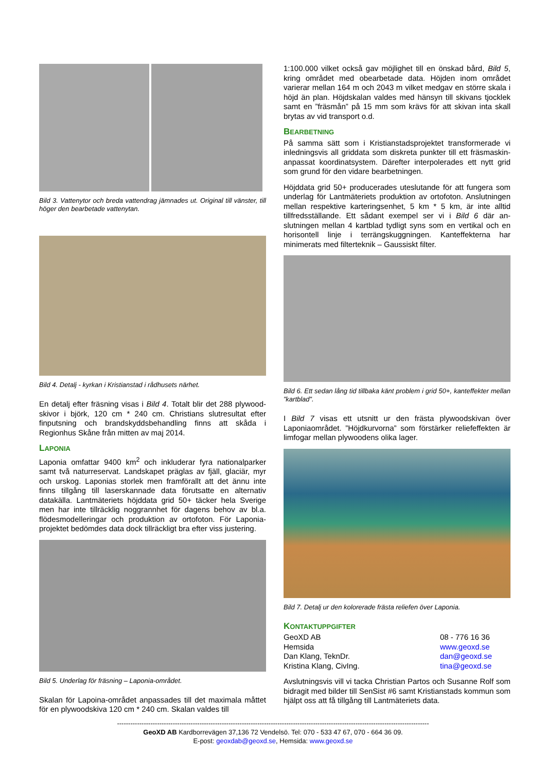Bild 3. Vattenytor och breda vattendrag jämnades ut. Original till vänster, till höger den bearbetade vattenytan.
Bild 4. Detalj - kyrkan i Kristianstad i rådhusets närhet.
En detalj efter fräsning visas i Bild 4. Totalt blir det 288 plywood-skivor i björk, 120 cm * 240 cm. Christians slutresultat efter finputsning och brandskyddsbehandling finns att skåda i Regionhus Skåne från mitten av maj 2014.
LAPONIA
Laponia omfattar 9400 km<sup>2</sup> och inkluderar fyra nationalparker samt två naturreservat. Landskapet präglas av fjäll, glaciär, myr och urskog. Laponias storlek men framförallt att det ännu inte finns tillgång till laserskannade data förutsatte en alternativ datakälla. Lantmäteriets höjddata grid 50+ täcker hela Sverige men har inte tillräcklig noggrannhet för dagens behov av bl.a. flödesmodelleringar och produktion av ortofoton. För Laponia-projektet bedömdes data dock tillräckligt bra efter viss justering.
Bild 5. Underlag för fräsning – Laponia-området.
Skalan för Lapoina-området anpassades till det maximala måttet för en plywoodskiva 120 cm * 240 cm. Skalan valdes till
1:100.000 vilket också gav möjlighet till en önskad bård, Bild 5, kring området med obearbetade data. Höjden inom området varierar mellan 164 m och 2043 m vilket medgav en större skala i höjd än plan. Höjdskalan valdes med hänsyn till skivans tjocklek samt en ”fräsmån” på 15 mm som krävs för att skivan inta skall brytas av vid transport o.d.
BEARBETNING
På samma sätt som i Kristianstadsprojektet transformerade vi inledningsvis all griddata som diskreta punkter till ett fräsmaskin-anpassat koordinatsystem. Därefter interpolerades ett nytt grid som grund för den vidare bearbetningen.
Höjddata grid 50+ producerades uteslutande för att fungera som underlag för Lantmäteriets produktion av ortofoton. Anslutningen mellan respektive karteringsenhet, 5 km * 5 km, är inte alltid tillfredsställande. Ett sådant exempel ser vi i Bild 6 där an-slutningen mellan 4 kartblad tydligt syns som en vertikal och en horisontell linje i terrängskuggningen. Kanteffekterna har minimerats med filterteknik – Gaussiskt filter.
Bild 6. Ett sedan lång tid tillbaka känt problem i grid 50+, kanteffekter mellan ”kartblad”.
I Bild 7 visas ett utsnitt ur den frästa plywoodskivan över Laponiaområdet. ”Höjdkurvorna” som förstärker reliefeffekten är limfogar mellan plywoodens olika lager.
Bild 7. Detalj ur den kolorerade frästa reliefen över Laponia.
KONTAKTUPPGIFTER
GeoXD AB 08 - 776 16 36 Hemsida www.geoxd.se Dan Klang, TeknDr. dan@geoxd.se Kristina Klang, CivIng. tina@geoxd.se
Avslutningsvis vill vi tacka Christian Partos och Susanne Rolf som bidragit med bilder till SenSist #6 samt Kristianstads kommun som hjälpt oss att få tillgång till Lantmäteriets data.
--------------------------------------------------------------------------------------------------------------------------------------------
GeoXD AB Kardborrevägen 37,136 72 Vendelsö. Tel: 070 - 533 47 67, 070 - 664 36 09.
E-post: geoxdab@geoxd.se, Hemsida: www.geoxd.se